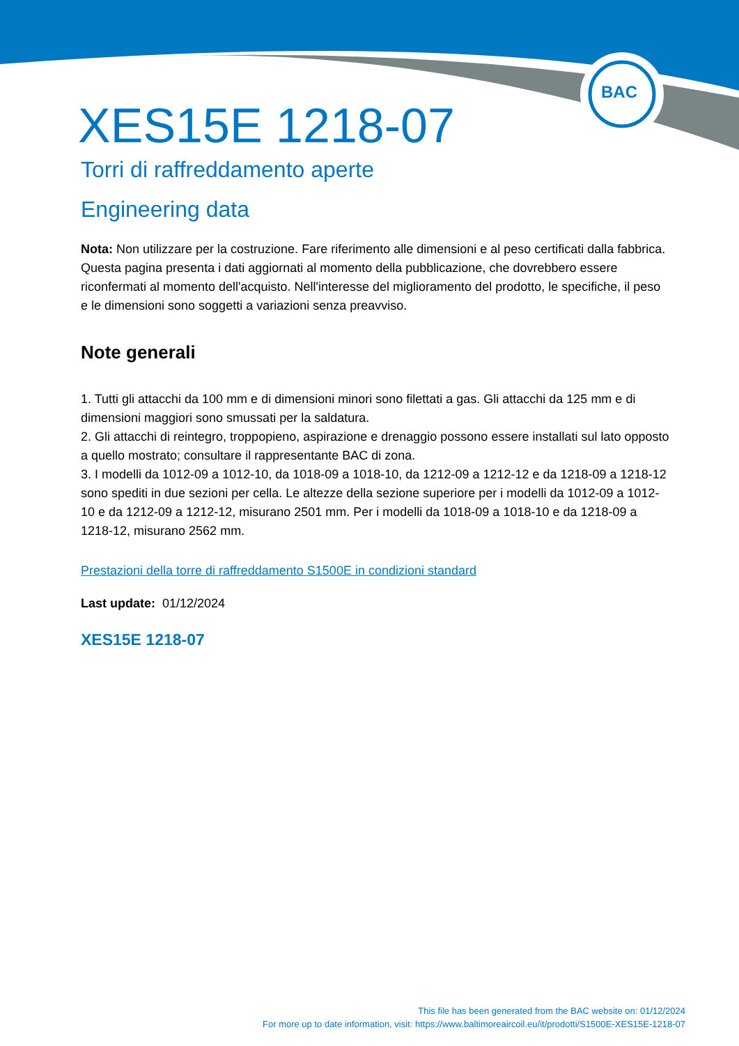BAC
XES15E 1218-07
Torri di raffreddamento aperte
Engineering data
Nota: Non utilizzare per la costruzione. Fare riferimento alle dimensioni e al peso certificati dalla fabbrica. Questa pagina presenta i dati aggiornati al momento della pubblicazione, che dovrebbero essere riconfermati al momento dell'acquisto. Nell'interesse del miglioramento del prodotto, le specifiche, il peso e le dimensioni sono soggetti a variazioni senza preavviso.
Note generali
1. Tutti gli attacchi da 100 mm e di dimensioni minori sono filettati a gas. Gli attacchi da 125 mm e di dimensioni maggiori sono smussati per la saldatura.
2. Gli attacchi di reintegro, troppopieno, aspirazione e drenaggio possono essere installati sul lato opposto a quello mostrato; consultare il rappresentante BAC di zona.
3. I modelli da 1012-09 a 1012-10, da 1018-09 a 1018-10, da 1212-09 a 1212-12 e da 1218-09 a 1218-12 sono spediti in due sezioni per cella. Le altezze della sezione superiore per i modelli da 1012-09 a 1012-10 e da 1212-09 a 1212-12, misurano 2501 mm. Per i modelli da 1018-09 a 1018-10 e da 1218-09 a 1218-12, misurano 2562 mm.
Prestazioni della torre di raffreddamento S1500E in condizioni standard
Last update: 01/12/2024
XES15E 1218-07
This file has been generated from the BAC website on: 01/12/2024
For more up to date information, visit: https://www.baltimoreaircoil.eu/it/prodotti/S1500E-XES15E-1218-07